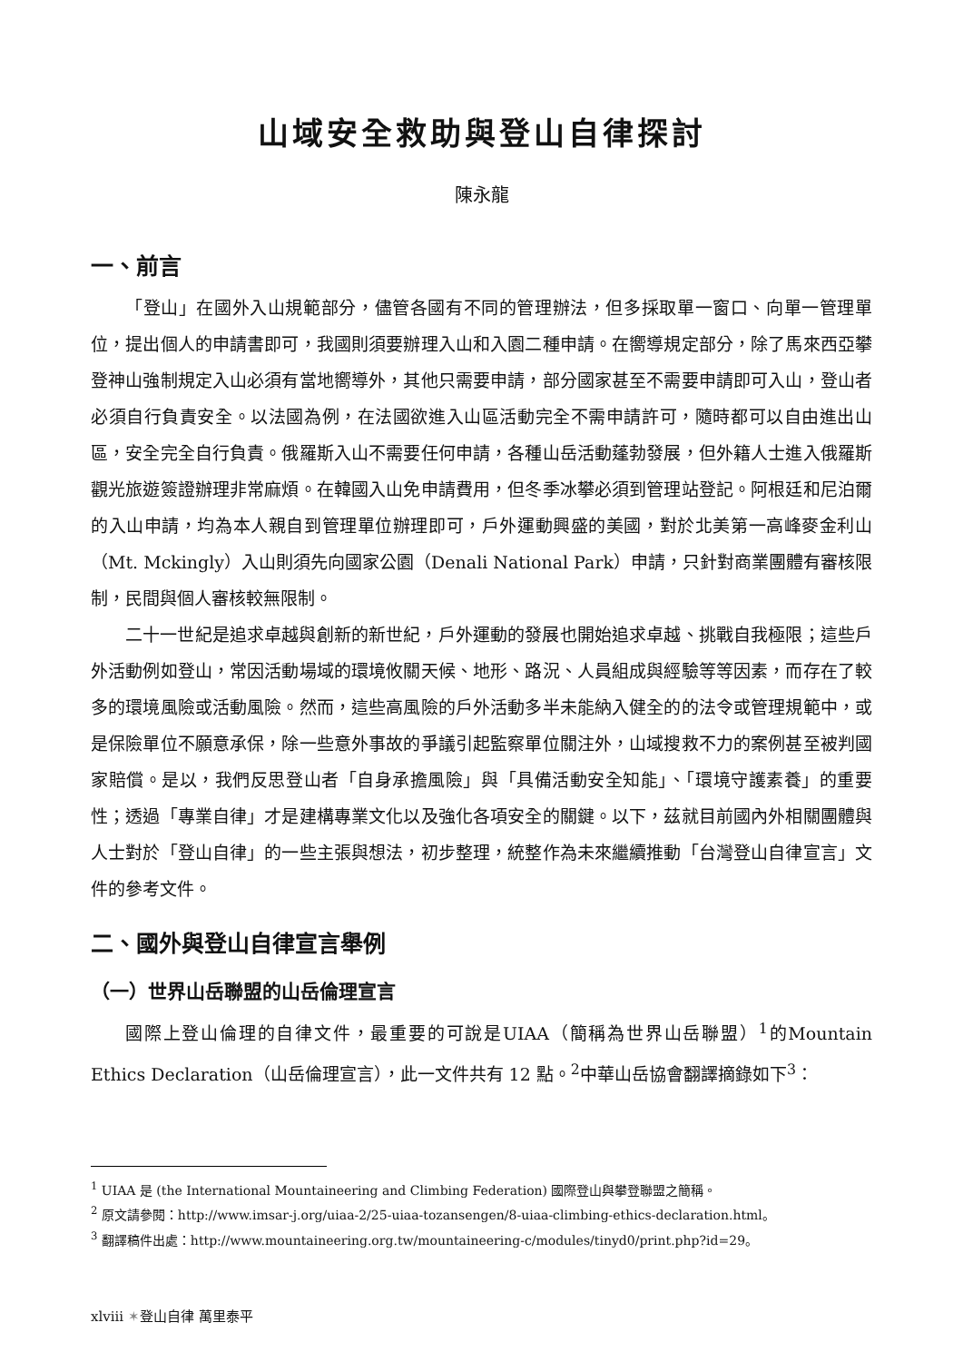山域安全救助與登山自律探討
陳永龍
一、前言
「登山」在國外入山規範部分，儘管各國有不同的管理辦法，但多採取單一窗口、向單一管理單位，提出個人的申請書即可，我國則須要辦理入山和入園二種申請。在嚮導規定部分，除了馬來西亞攀登神山強制規定入山必須有當地嚮導外，其他只需要申請，部分國家甚至不需要申請即可入山，登山者必須自行負責安全。以法國為例，在法國欲進入山區活動完全不需申請許可，隨時都可以自由進出山區，安全完全自行負責。俄羅斯入山不需要任何申請，各種山岳活動蓬勃發展，但外籍人士進入俄羅斯觀光旅遊簽證辦理非常麻煩。在韓國入山免申請費用，但冬季冰攀必須到管理站登記。阿根廷和尼泊爾的入山申請，均為本人親自到管理單位辦理即可，戶外運動興盛的美國，對於北美第一高峰麥金利山（Mt. Mckingly）入山則須先向國家公園（Denali National Park）申請，只針對商業團體有審核限制，民間與個人審核較無限制。
二十一世紀是追求卓越與創新的新世紀，戶外運動的發展也開始追求卓越、挑戰自我極限；這些戶外活動例如登山，常因活動場域的環境攸關天候、地形、路況、人員組成與經驗等等因素，而存在了較多的環境風險或活動風險。然而，這些高風險的戶外活動多半未能納入健全的的法令或管理規範中，或是保險單位不願意承保，除一些意外事故的爭議引起監察單位關注外，山域搜救不力的案例甚至被判國家賠償。是以，我們反思登山者「自身承擔風險」與「具備活動安全知能」、「環境守護素養」的重要性；透過「專業自律」才是建構專業文化以及強化各項安全的關鍵。以下，茲就目前國內外相關團體與人士對於「登山自律」的一些主張與想法，初步整理，統整作為未來繼續推動「台灣登山自律宣言」文件的參考文件。
二、國外與登山自律宣言舉例
（一）世界山岳聯盟的山岳倫理宣言
國際上登山倫理的自律文件，最重要的可說是UIAA（簡稱為世界山岳聯盟）<sup>1</sup>的Mountain Ethics Declaration（山岳倫理宣言），此一文件共有 12 點。<sup>2</sup>中華山岳協會翻譯摘錄如下<sup>3</sup>：
<sup>1</sup> UIAA 是 (the International Mountaineering and Climbing Federation) 國際登山與攀登聯盟之簡稱。
<sup>2</sup> 原文請參閱：http://www.imsar-j.org/uiaa-2/25-uiaa-tozansengen/8-uiaa-climbing-ethics-declaration.html。
<sup>3</sup> 翻譯稿件出處：http://www.mountaineering.org.tw/mountaineering-c/modules/tinyd0/print.php?id=29。
xlviii ✶登山自律 萬里泰平